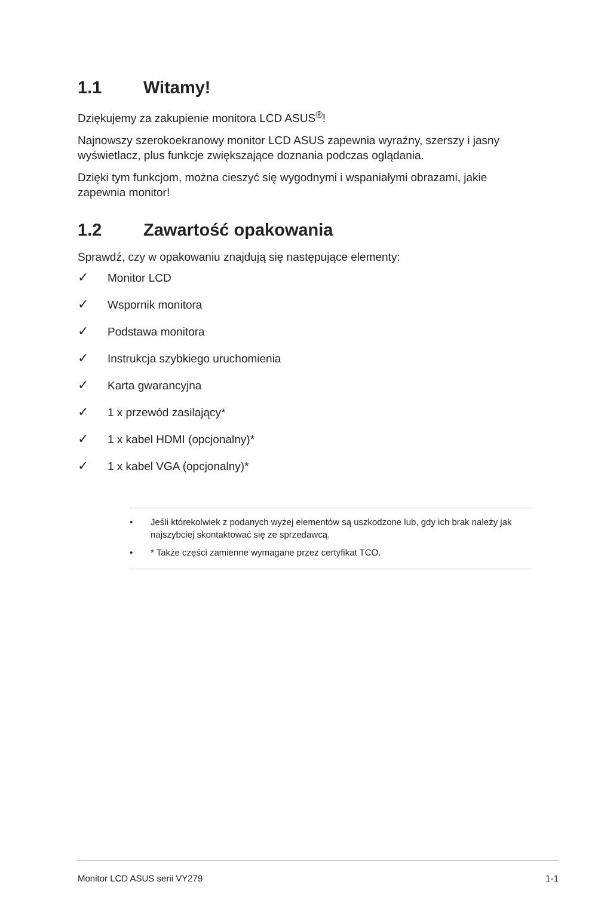1.1 Witamy!
Dziękujemy za zakupienie monitora LCD ASUS<sup>®</sup>!
Najnowszy szerokoekranowy monitor LCD ASUS zapewnia wyraźny, szerszy i jasny wyświetlacz, plus funkcje zwiększające doznania podczas oglądania.
Dzięki tym funkcjom, można cieszyć się wygodnymi i wspaniałymi obrazami, jakie zapewnia monitor!
1.2 Zawartość opakowania
Sprawdź, czy w opakowaniu znajdują się następujące elementy:
✓ Monitor LCD
✓ Wspornik monitora
✓ Podstawa monitora
✓ Instrukcja szybkiego uruchomienia
✓ Karta gwarancyjna
✓ 1 x przewód zasilający*
✓ 1 x kabel HDMI (opcjonalny)*
✓ 1 x kabel VGA (opcjonalny)*
• Jeśli którekolwiek z podanych wyżej elementów są uszkodzone lub, gdy ich brak należy jak najszybciej skontaktować się ze sprzedawcą.
• * Także części zamienne wymagane przez certyfikat TCO.
Monitor LCD ASUS serii VY279 1-1